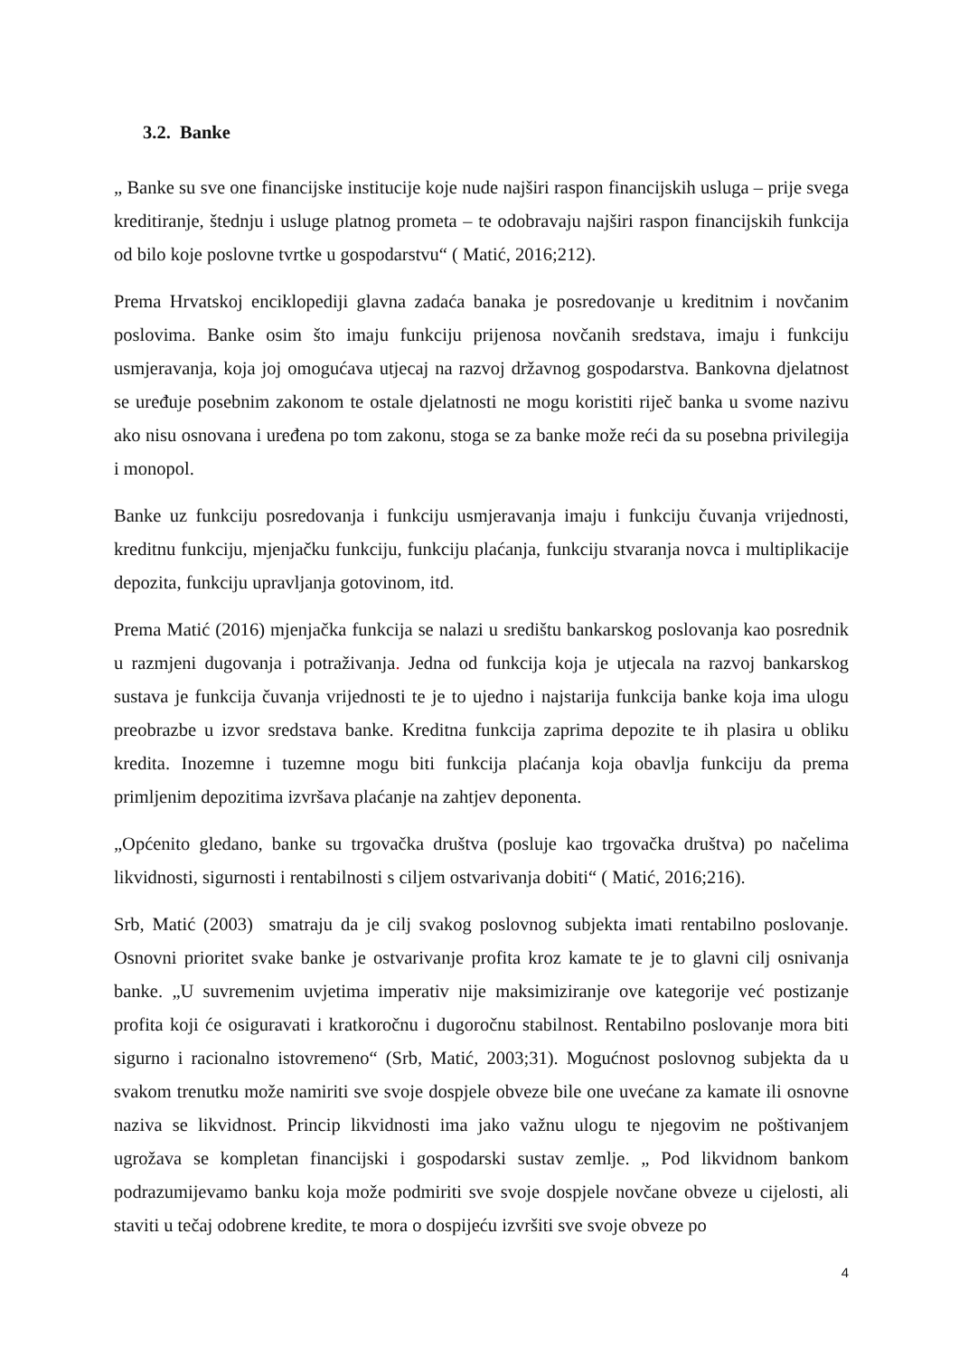3.2. Banke
„ Banke su sve one financijske institucije koje nude najširi raspon financijskih usluga – prije svega kreditiranje, štednju i usluge platnog prometa – te odobravaju najširi raspon financijskih funkcija od bilo koje poslovne tvrtke u gospodarstvu“ ( Matić, 2016;212).
Prema Hrvatskoj enciklopediji glavna zadaća banaka je posredovanje u kreditnim i novčanim poslovima. Banke osim što imaju funkciju prijenosa novčanih sredstava, imaju i funkciju usmjeravanja, koja joj omogućava utjecaj na razvoj državnog gospodarstva. Bankovna djelatnost se uređuje posebnim zakonom te ostale djelatnosti ne mogu koristiti riječ banka u svome nazivu ako nisu osnovana i uređena po tom zakonu, stoga se za banke može reći da su posebna privilegija i monopol.
Banke uz funkciju posredovanja i funkciju usmjeravanja imaju i funkciju čuvanja vrijednosti, kreditnu funkciju, mjenjačku funkciju, funkciju plaćanja, funkciju stvaranja novca i multiplikacije depozita, funkciju upravljanja gotovinom, itd.
Prema Matić (2016) mjenjačka funkcija se nalazi u središtu bankarskog poslovanja kao posrednik u razmjeni dugovanja i potraživanja. Jedna od funkcija koja je utjecala na razvoj bankarskog sustava je funkcija čuvanja vrijednosti te je to ujedno i najstarija funkcija banke koja ima ulogu preobrazbe u izvor sredstava banke. Kreditna funkcija zaprima depozite te ih plasira u obliku kredita. Inozemne i tuzemne mogu biti funkcija plaćanja koja obavlja funkciju da prema primljenim depozitima izvršava plaćanje na zahtjev deponenta.
„Općenito gledano, banke su trgovačka društva (posluje kao trgovačka društva) po načelima likvidnosti, sigurnosti i rentabilnosti s ciljem ostvarivanja dobiti“ ( Matić, 2016;216).
Srb, Matić (2003) smatraju da je cilj svakog poslovnog subjekta imati rentabilno poslovanje. Osnovni prioritet svake banke je ostvarivanje profita kroz kamate te je to glavni cilj osnivanja banke. „U suvremenim uvjetima imperativ nije maksimiziranje ove kategorije već postizanje profita koji će osiguravati i kratkoročnu i dugoročnu stabilnost. Rentabilno poslovanje mora biti sigurno i racionalno istovremeno“ (Srb, Matić, 2003;31). Mogućnost poslovnog subjekta da u svakom trenutku može namiriti sve svoje dospjele obveze bile one uvećane za kamate ili osnovne naziva se likvidnost. Princip likvidnosti ima jako važnu ulogu te njegovim ne poštivanjem ugrožava se kompletan financijski i gospodarski sustav zemlje. „ Pod likvidnom bankom podrazumijevamo banku koja može podmiriti sve svoje dospjele novčane obveze u cijelosti, ali staviti u tečaj odobrene kredite, te mora o dospijeću izvršiti sve svoje obveze po
4